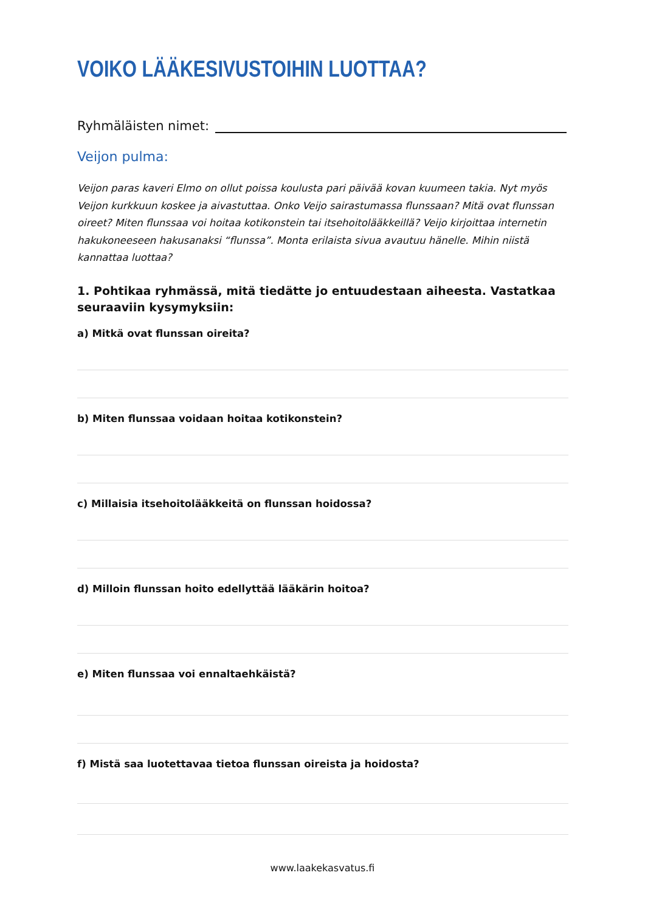VOIKO LÄÄKESIVUSTOIHIN LUOTTAA?
Ryhmäläisten nimet:
Veijon pulma:
Veijon paras kaveri Elmo on ollut poissa koulusta pari päivää kovan kuumeen takia. Nyt myös Veijon kurkkuun koskee ja aivastuttaa. Onko Veijo sairastumassa flunssaan? Mitä ovat flunssan oireet? Miten flunssaa voi hoitaa kotikonstein tai itsehoitolääkkeillä? Veijo kirjoittaa internetin hakukoneeseen hakusanaksi “flunssa”. Monta erilaista sivua avautuu hänelle. Mihin niistä kannattaa luottaa?
1. Pohtikaa ryhmässä, mitä tiedätte jo entuudestaan aiheesta. Vastatkaa seuraaviin kysymyksiin:
a) Mitkä ovat flunssan oireita?
b) Miten flunssaa voidaan hoitaa kotikonstein?
c) Millaisia itsehoitolääkkeitä on flunssan hoidossa?
d) Milloin flunssan hoito edellyttää lääkärin hoitoa?
e) Miten flunssaa voi ennaltaehkäistä?
f) Mistä saa luotettavaa tietoa flunssan oireista ja hoidosta?
www.laakekasvatus.fi